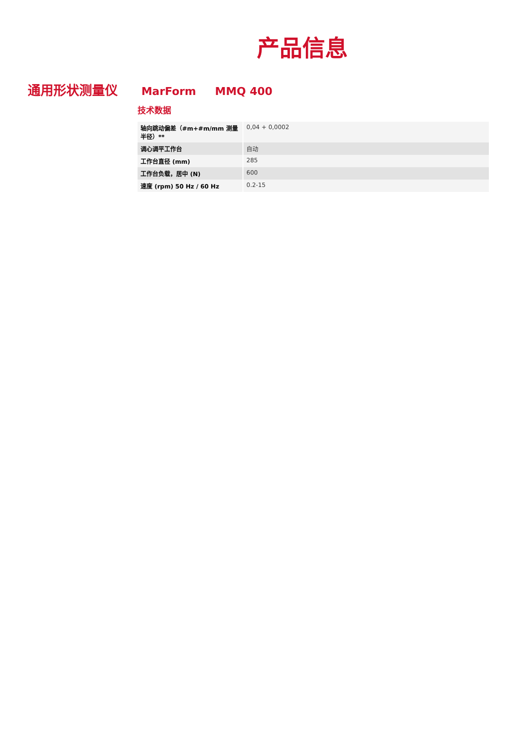产品信息
通用形状测量仪
MarForm MMQ 400
技术数据
| 轴向跳动偏差（#m+#m/mm 测量半径）** | 0,04 + 0,0002 |
| 调心调平工作台 | 自动 |
| 工作台直径 (mm) | 285 |
| 工作台负载，居中 (N) | 600 |
| 速度 (rpm) 50 Hz / 60 Hz | 0.2-15 |